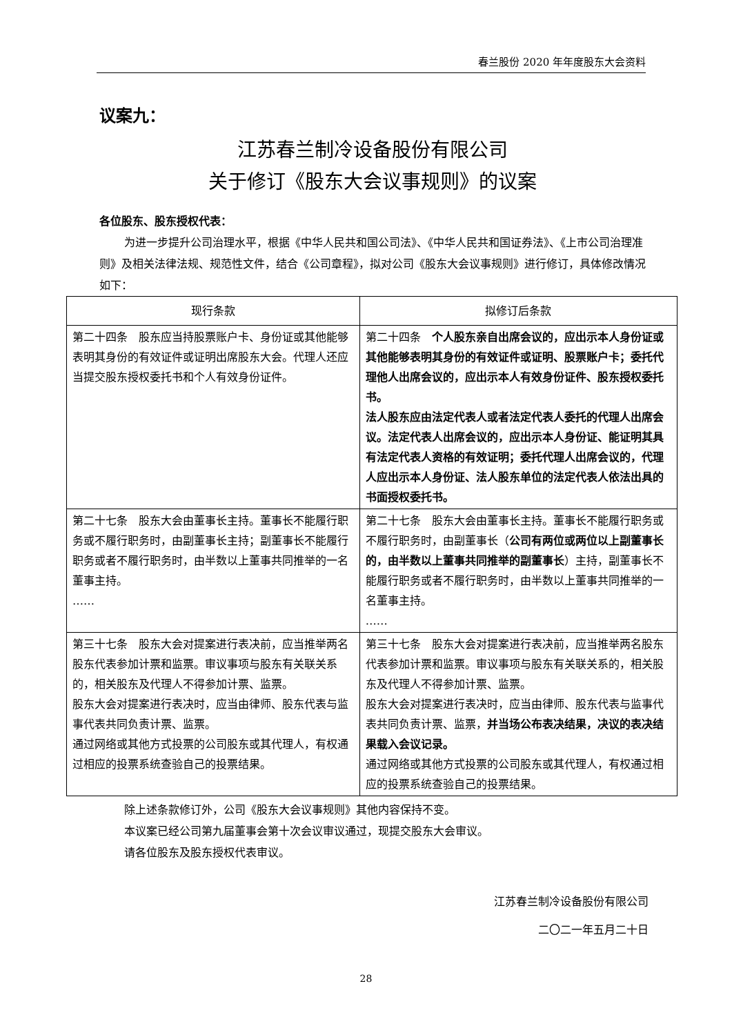春兰股份 2020 年年度股东大会资料
议案九：
江苏春兰制冷设备股份有限公司
关于修订《股东大会议事规则》的议案
各位股东、股东授权代表：
为进一步提升公司治理水平，根据《中华人民共和国公司法》、《中华人民共和国证券法》、《上市公司治理准则》及相关法律法规、规范性文件，结合《公司章程》，拟对公司《股东大会议事规则》进行修订，具体修改情况如下：
| 现行条款 | 拟修订后条款 |
| --- | --- |
| 第二十四条 股东应当持股票账户卡、身份证或其他能够表明其身份的有效证件或证明出席股东大会。代理人还应当提交股东授权委托书和个人有效身份证件。 | 第二十四条 个人股东亲自出席会议的，应出示本人身份证或其他能够表明其身份的有效证件或证明、股票账户卡；委托代理他人出席会议的，应出示本人有效身份证件、股东授权委托书。 法人股东应由法定代表人或者法定代表人委托的代理人出席会议。法定代表人出席会议的，应出示本人身份证、能证明其具有法定代表人资格的有效证明；委托代理人出席会议的，代理人应出示本人身份证、法人股东单位的法定代表人依法出具的书面授权委托书。 |
| 第二十七条 股东大会由董事长主持。董事长不能履行职务或不履行职务时，由副董事长主持；副董事长不能履行职务或者不履行职务时，由半数以上董事共同推举的一名董事主持。 …… | 第二十七条 股东大会由董事长主持。董事长不能履行职务或不履行职务时，由副董事长（ 公司有两位或两位以上副董事长的，由半数以上董事共同推举的副董事长 ）主持，副董事长不能履行职务或者不履行职务时，由半数以上董事共同推举的一名董事主持。 …… |
| 第三十七条 股东大会对提案进行表决前，应当推举两名股东代表参加计票和监票。审议事项与股东有关联关系的，相关股东及代理人不得参加计票、监票。 股东大会对提案进行表决时，应当由律师、股东代表与监事代表共同负责计票、监票。 通过网络或其他方式投票的公司股东或其代理人，有权通过相应的投票系统查验自己的投票结果。 | 第三十七条 股东大会对提案进行表决前，应当推举两名股东代表参加计票和监票。审议事项与股东有关联关系的，相关股东及代理人不得参加计票、监票。 股东大会对提案进行表决时，应当由律师、股东代表与监事代表共同负责计票、监票， 并当场公布表决结果，决议的表决结果载入会议记录。 通过网络或其他方式投票的公司股东或其代理人，有权通过相应的投票系统查验自己的投票结果。 |
除上述条款修订外，公司《股东大会议事规则》其他内容保持不变。
本议案已经公司第九届董事会第十次会议审议通过，现提交股东大会审议。
请各位股东及股东授权代表审议。
江苏春兰制冷设备股份有限公司
二〇二一年五月二十日
28